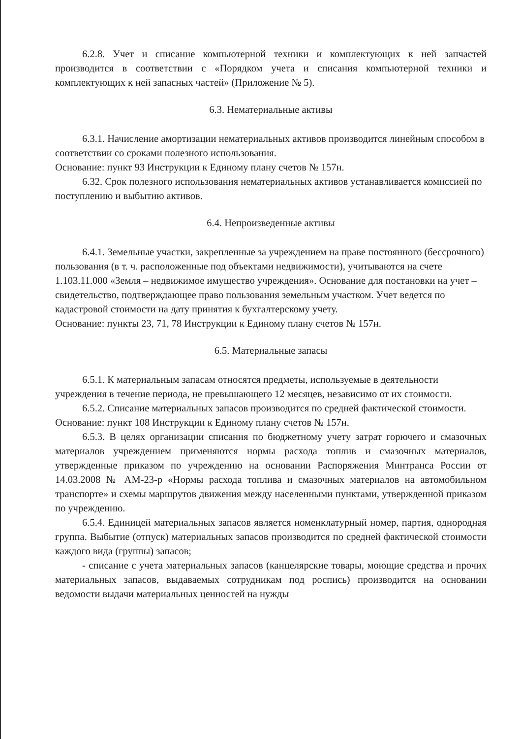6.2.8. Учет и списание компьютерной техники и комплектующих к ней запчастей производится в соответствии с «Порядком учета и списания компьютерной техники и комплектующих к ней запасных частей» (Приложение № 5).
6.3. Нематериальные активы
6.3.1. Начисление амортизации нематериальных активов производится линейным способом в соответствии со сроками полезного использования.
Основание: пункт 93 Инструкции к Единому плану счетов № 157н.
6.32. Срок полезного использования нематериальных активов устанавливается комиссией по поступлению и выбытию активов.
6.4. Непроизведенные активы
6.4.1. Земельные участки, закрепленные за учреждением на праве постоянного (бессрочного) пользования (в т. ч. расположенные под объектами недвижимости), учитываются на счете 1.103.11.000 «Земля – недвижимое имущество учреждения». Основание для постановки на учет – свидетельство, подтверждающее право пользования земельным участком. Учет ведется по кадастровой стоимости на дату принятия к бухгалтерскому учету.
Основание: пункты 23, 71, 78 Инструкции к Единому плану счетов № 157н.
6.5. Материальные запасы
6.5.1. К материальным запасам относятся предметы, используемые в деятельности
учреждения в течение периода, не превышающего 12 месяцев, независимо от их стоимости.
6.5.2. Списание материальных запасов производится по средней фактической стоимости.
Основание: пункт 108 Инструкции к Единому плану счетов № 157н.
6.5.3. В целях организации списания по бюджетному учету затрат горючего и смазочных материалов учреждением применяются нормы расхода топлив и смазочных материалов, утвержденные приказом по учреждению на основании Распоряжения Минтранса России от 14.03.2008 № АМ-23-р «Нормы расхода топлива и смазочных материалов на автомобильном транспорте» и схемы маршрутов движения между населенными пунктами, утвержденной приказом по учреждению.
6.5.4. Единицей материальных запасов является номенклатурный номер, партия, однородная группа. Выбытие (отпуск) материальных запасов производится по средней фактической стоимости каждого вида (группы) запасов;
- списание с учета материальных запасов (канцелярские товары, моющие средства и прочих материальных запасов, выдаваемых сотрудникам под роспись) производится на основании ведомости выдачи материальных ценностей на нужды